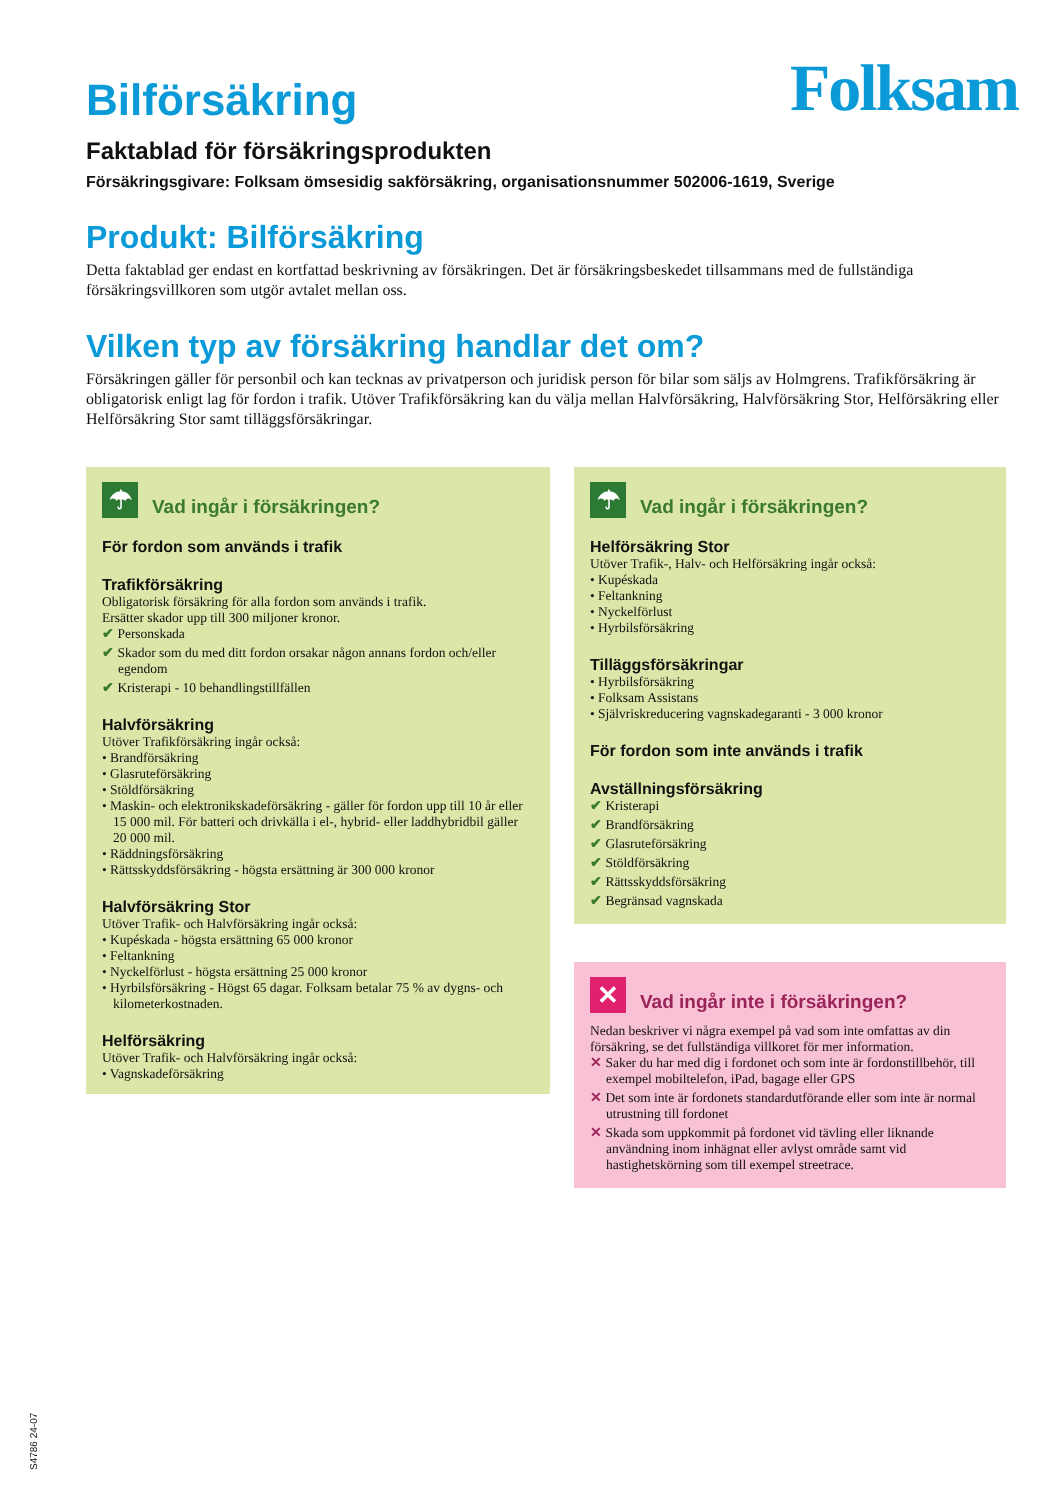Folksam
Bilförsäkring
Faktablad för försäkringsprodukten
Försäkringsgivare: Folksam ömsesidig sakförsäkring, organisationsnummer 502006-1619, Sverige
Produkt: Bilförsäkring
Detta faktablad ger endast en kortfattad beskrivning av försäkringen. Det är försäkringsbeskedet tillsammans med de fullständiga försäkringsvillkoren som utgör avtalet mellan oss.
Vilken typ av försäkring handlar det om?
Försäkringen gäller för personbil och kan tecknas av privatperson och juridisk person för bilar som säljs av Holmgrens. Trafikförsäkring är obligatorisk enligt lag för fordon i trafik. Utöver Trafikförsäkring kan du välja mellan Halvförsäkring, Halvförsäkring Stor, Helförsäkring eller Helförsäkring Stor samt tilläggsförsäkringar.
☂
Vad ingår i försäkringen?
För fordon som används i trafik
Trafikförsäkring
Obligatorisk försäkring för alla fordon som används i trafik.
Ersätter skador upp till 300 miljoner kronor.
✔ Personskada
✔ Skador som du med ditt fordon orsakar någon annans fordon och/eller egendom
✔ Kristerapi - 10 behandlingstillfällen
Halvförsäkring
Utöver Trafikförsäkring ingår också:
• Brandförsäkring
• Glasruteförsäkring
• Stöldförsäkring
• Maskin- och elektronikskadeförsäkring - gäller för fordon upp till 10 år eller 15 000 mil. För batteri och drivkälla i el-, hybrid- eller laddhybridbil gäller 20 000 mil.
• Räddningsförsäkring
• Rättsskyddsförsäkring - högsta ersättning är 300 000 kronor
Halvförsäkring Stor
Utöver Trafik- och Halvförsäkring ingår också:
• Kupéskada - högsta ersättning 65 000 kronor
• Feltankning
• Nyckelförlust - högsta ersättning 25 000 kronor
• Hyrbilsförsäkring - Högst 65 dagar. Folksam betalar 75 % av dygns- och kilometerkostnaden.
Helförsäkring
Utöver Trafik- och Halvförsäkring ingår också:
• Vagnskadeförsäkring
☂
Vad ingår i försäkringen?
Helförsäkring Stor
Utöver Trafik-, Halv- och Helförsäkring ingår också:
• Kupéskada
• Feltankning
• Nyckelförlust
• Hyrbilsförsäkring
Tilläggsförsäkringar
• Hyrbilsförsäkring
• Folksam Assistans
• Självriskreducering vagnskadegaranti - 3 000 kronor
För fordon som inte används i trafik
Avställningsförsäkring
✔ Kristerapi
✔ Brandförsäkring
✔ Glasruteförsäkring
✔ Stöldförsäkring
✔ Rättsskyddsförsäkring
✔ Begränsad vagnskada
✕
Vad ingår inte i försäkringen?
Nedan beskriver vi några exempel på vad som inte omfattas av din försäkring, se det fullständiga villkoret för mer information.
✕ Saker du har med dig i fordonet och som inte är fordonstillbehör, till exempel mobiltelefon, iPad, bagage eller GPS
✕ Det som inte är fordonets standardutförande eller som inte är normal utrustning till fordonet
✕ Skada som uppkommit på fordonet vid tävling eller liknande användning inom inhägnat eller avlyst område samt vid hastighetskörning som till exempel streetrace.
S4786 24-07